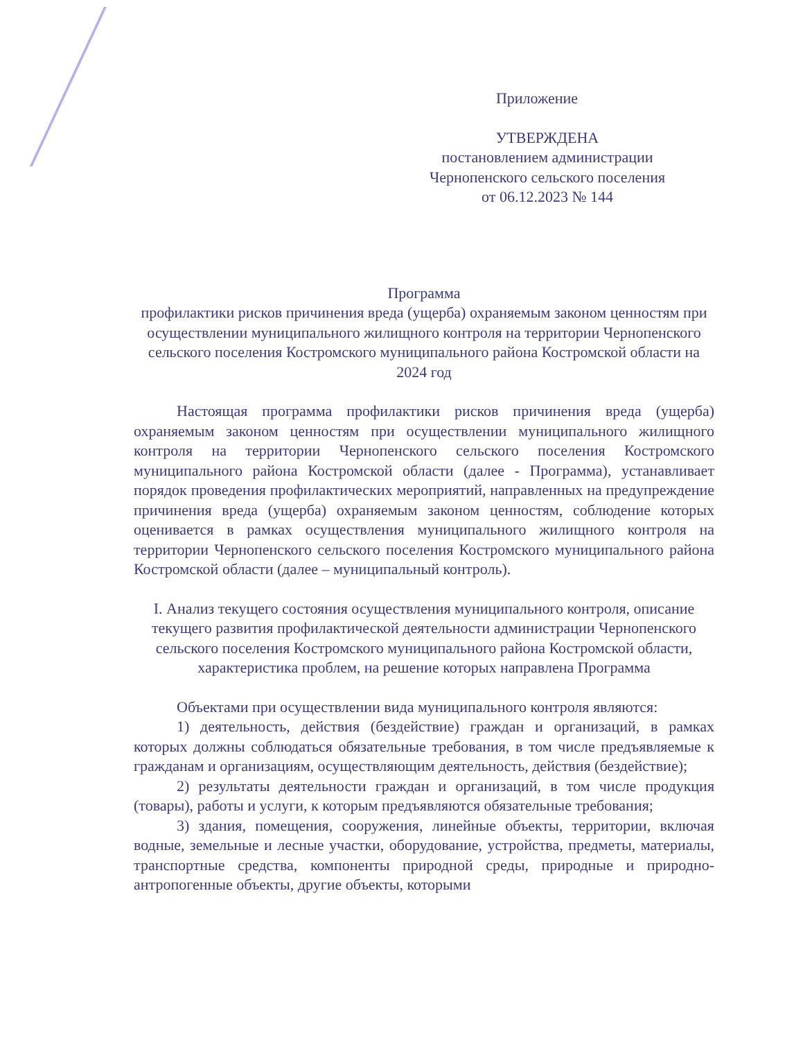Приложение
УТВЕРЖДЕНА
постановлением администрации
Чернопенского сельского поселения
от 06.12.2023 № 144
Программа
профилактики рисков причинения вреда (ущерба) охраняемым законом ценностям при осуществлении муниципального жилищного контроля на территории Чернопенского сельского поселения Костромского муниципального района Костромской области на 2024 год
Настоящая программа профилактики рисков причинения вреда (ущерба) охраняемым законом ценностям при осуществлении муниципального жилищного контроля на территории Чернопенского сельского поселения Костромского муниципального района Костромской области (далее - Программа), устанавливает порядок проведения профилактических мероприятий, направленных на предупреждение причинения вреда (ущерба) охраняемым законом ценностям, соблюдение которых оценивается в рамках осуществления муниципального жилищного контроля на территории Чернопенского сельского поселения Костромского муниципального района Костромской области (далее – муниципальный контроль).
I. Анализ текущего состояния осуществления муниципального контроля, описание текущего развития профилактической деятельности администрации Чернопенского сельского поселения Костромского муниципального района Костромской области, характеристика проблем, на решение которых направлена Программа
Объектами при осуществлении вида муниципального контроля являются:
1) деятельность, действия (бездействие) граждан и организаций, в рамках которых должны соблюдаться обязательные требования, в том числе предъявляемые к гражданам и организациям, осуществляющим деятельность, действия (бездействие);
2) результаты деятельности граждан и организаций, в том числе продукция (товары), работы и услуги, к которым предъявляются обязательные требования;
3) здания, помещения, сооружения, линейные объекты, территории, включая водные, земельные и лесные участки, оборудование, устройства, предметы, материалы, транспортные средства, компоненты природной среды, природные и природно-антропогенные объекты, другие объекты, которыми